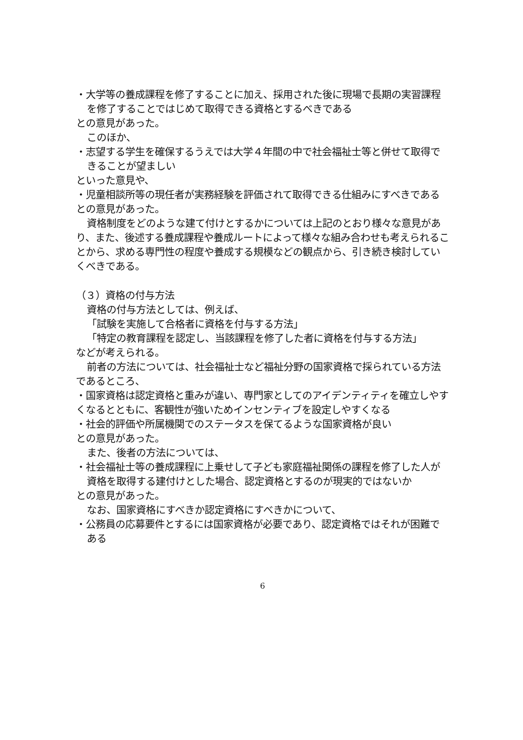・大学等の養成課程を修了することに加え、採用された後に現場で長期の実習課程を修了することではじめて取得できる資格とするべきである
との意見があった。
このほか、
・志望する学生を確保するうえでは大学４年間の中で社会福祉士等と併せて取得できることが望ましい
といった意見や、
・児童相談所等の現任者が実務経験を評価されて取得できる仕組みにすべきである
との意見があった。
資格制度をどのような建て付けとするかについては上記のとおり様々な意見があり、また、後述する養成課程や養成ルートによって様々な組み合わせも考えられることから、求める専門性の程度や養成する規模などの観点から、引き続き検討していくべきである。
（３）資格の付与方法
資格の付与方法としては、例えば、
「試験を実施して合格者に資格を付与する方法」
「特定の教育課程を認定し、当該課程を修了した者に資格を付与する方法」
などが考えられる。
前者の方法については、社会福祉士など福祉分野の国家資格で採られている方法であるところ、
・国家資格は認定資格と重みが違い、専門家としてのアイデンティティを確立しやすくなるとともに、客観性が強いためインセンティブを設定しやすくなる
・社会的評価や所属機関でのステータスを保てるような国家資格が良い
との意見があった。
また、後者の方法については、
・社会福祉士等の養成課程に上乗せして子ども家庭福祉関係の課程を修了した人が資格を取得する建付けとした場合、認定資格とするのが現実的ではないか
との意見があった。
なお、国家資格にすべきか認定資格にすべきかについて、
・公務員の応募要件とするには国家資格が必要であり、認定資格ではそれが困難である
6